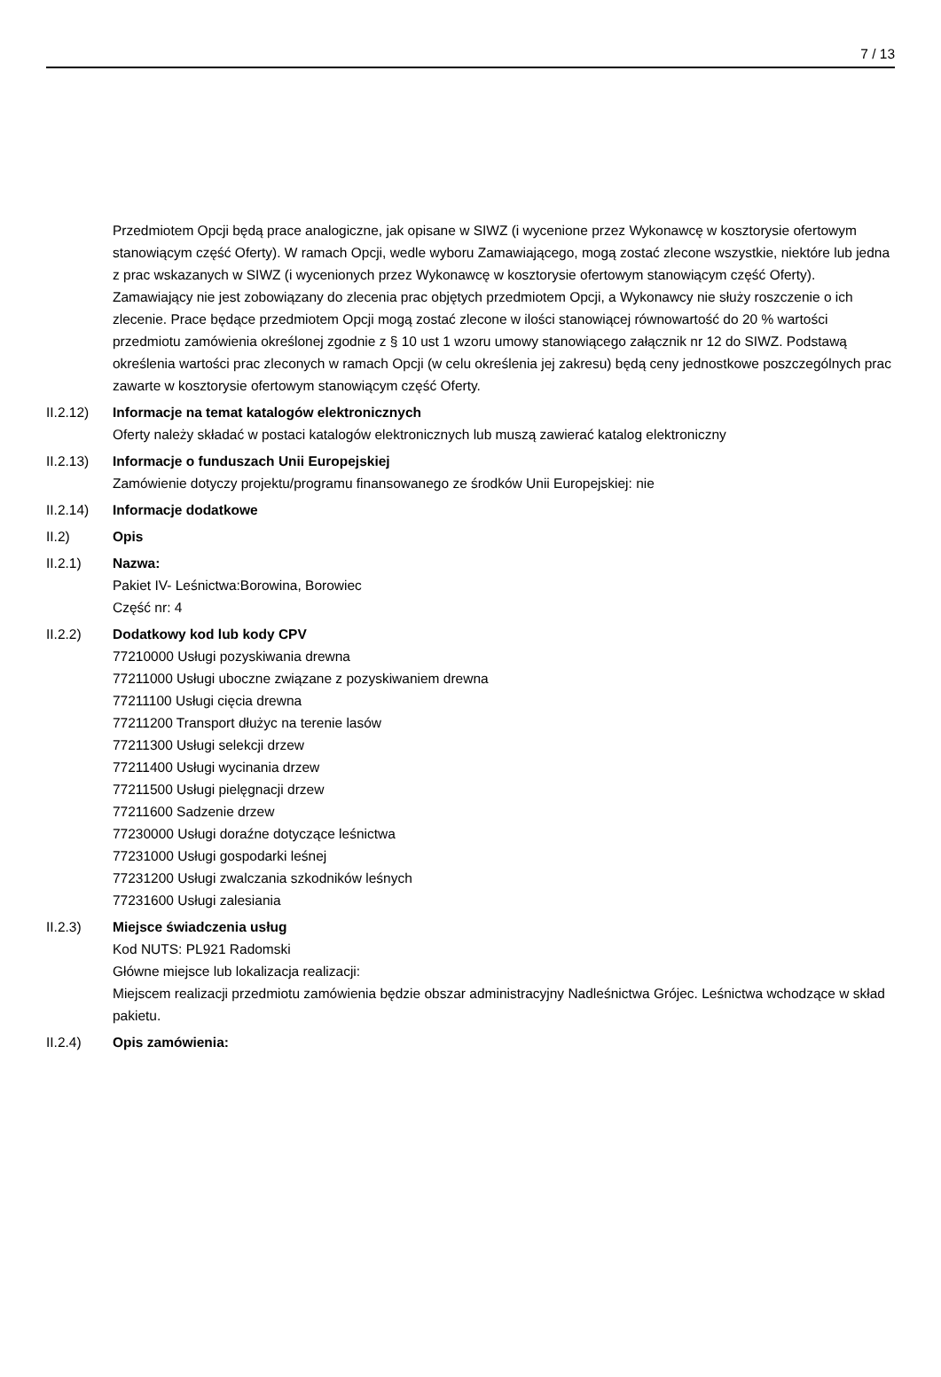7 / 13
Przedmiotem Opcji będą prace analogiczne, jak opisane w SIWZ (i wycenione przez Wykonawcę w kosztorysie ofertowym stanowiącym część Oferty). W ramach Opcji, wedle wyboru Zamawiającego, mogą zostać zlecone wszystkie, niektóre lub jedna z prac wskazanych w SIWZ (i wycenionych przez Wykonawcę w kosztorysie ofertowym stanowiącym część Oferty). Zamawiający nie jest zobowiązany do zlecenia prac objętych przedmiotem Opcji, a Wykonawcy nie służy roszczenie o ich zlecenie. Prace będące przedmiotem Opcji mogą zostać zlecone w ilości stanowiącej równowartość do 20 % wartości przedmiotu zamówienia określonej zgodnie z § 10 ust 1 wzoru umowy stanowiącego załącznik nr 12 do SIWZ. Podstawą określenia wartości prac zleconych w ramach Opcji (w celu określenia jej zakresu) będą ceny jednostkowe poszczególnych prac zawarte w kosztorysie ofertowym stanowiącym część Oferty.
II.2.12) Informacje na temat katalogów elektronicznych
Oferty należy składać w postaci katalogów elektronicznych lub muszą zawierać katalog elektroniczny
II.2.13) Informacje o funduszach Unii Europejskiej
Zamówienie dotyczy projektu/programu finansowanego ze środków Unii Europejskiej: nie
II.2.14) Informacje dodatkowe
II.2) Opis
II.2.1) Nazwa:
Pakiet IV- Leśnictwa:Borowina, Borowiec
Część nr: 4
II.2.2) Dodatkowy kod lub kody CPV
77210000 Usługi pozyskiwania drewna
77211000 Usługi uboczne związane z pozyskiwaniem drewna
77211100 Usługi cięcia drewna
77211200 Transport dłużyc na terenie lasów
77211300 Usługi selekcji drzew
77211400 Usługi wycinania drzew
77211500 Usługi pielęgnacji drzew
77211600 Sadzenie drzew
77230000 Usługi doraźne dotyczące leśnictwa
77231000 Usługi gospodarki leśnej
77231200 Usługi zwalczania szkodników leśnych
77231600 Usługi zalesiania
II.2.3) Miejsce świadczenia usług
Kod NUTS: PL921 Radomski
Główne miejsce lub lokalizacja realizacji:
Miejscem realizacji przedmiotu zamówienia będzie obszar administracyjny Nadleśnictwa Grójec. Leśnictwa wchodzące w skład pakietu.
II.2.4) Opis zamówienia: